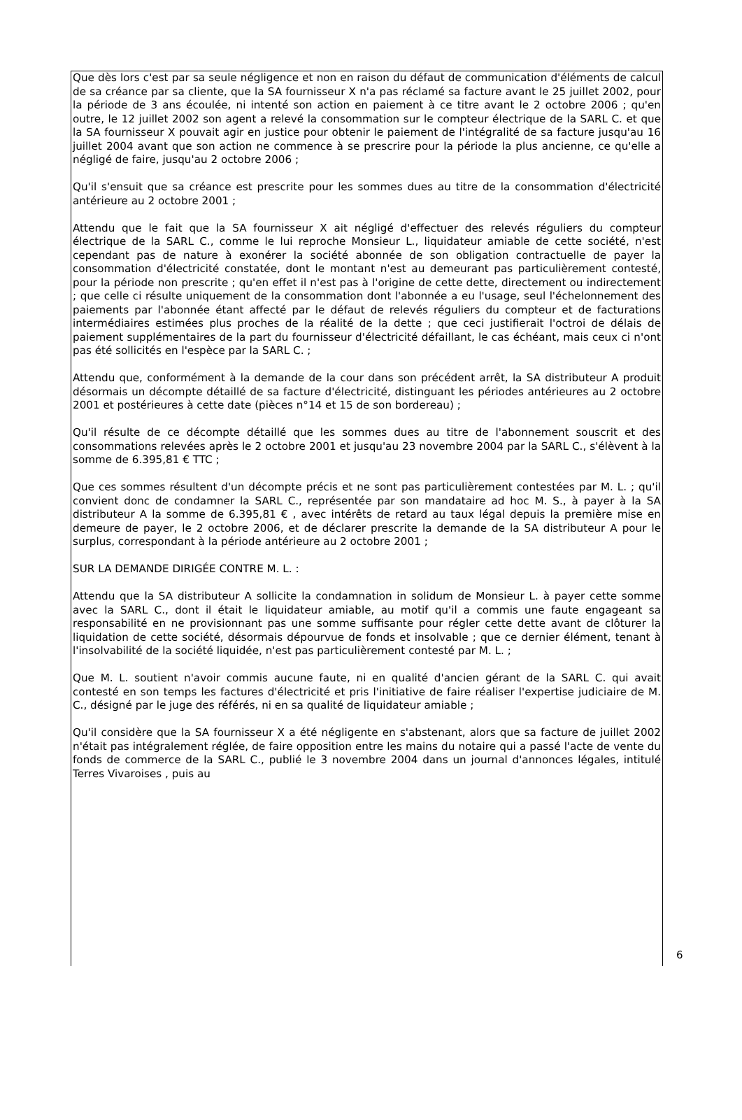Que dès lors c'est par sa seule négligence et non en raison du défaut de communication d'éléments de calcul de sa créance par sa cliente, que la SA fournisseur X n'a pas réclamé sa facture avant le 25 juillet 2002, pour la période de 3 ans écoulée, ni intenté son action en paiement à ce titre avant le 2 octobre 2006 ; qu'en outre, le 12 juillet 2002 son agent a relevé la consommation sur le compteur électrique de la SARL C. et que la SA fournisseur X pouvait agir en justice pour obtenir le paiement de l'intégralité de sa facture jusqu'au 16 juillet 2004 avant que son action ne commence à se prescrire pour la période la plus ancienne, ce qu'elle a négligé de faire, jusqu'au 2 octobre 2006 ;
Qu'il s'ensuit que sa créance est prescrite pour les sommes dues au titre de la consommation d'électricité antérieure au 2 octobre 2001 ;
Attendu que le fait que la SA fournisseur X ait négligé d'effectuer des relevés réguliers du compteur électrique de la SARL C., comme le lui reproche Monsieur L., liquidateur amiable de cette société, n'est cependant pas de nature à exonérer la société abonnée de son obligation contractuelle de payer la consommation d'électricité constatée, dont le montant n'est au demeurant pas particulièrement contesté, pour la période non prescrite ; qu'en effet il n'est pas à l'origine de cette dette, directement ou indirectement ; que celle ci résulte uniquement de la consommation dont l'abonnée a eu l'usage, seul l'échelonnement des paiements par l'abonnée étant affecté par le défaut de relevés réguliers du compteur et de facturations intermédiaires estimées plus proches de la réalité de la dette ; que ceci justifierait l'octroi de délais de paiement supplémentaires de la part du fournisseur d'électricité défaillant, le cas échéant, mais ceux ci n'ont pas été sollicités en l'espèce par la SARL C. ;
Attendu que, conformément à la demande de la cour dans son précédent arrêt, la SA distributeur A produit désormais un décompte détaillé de sa facture d'électricité, distinguant les périodes antérieures au 2 octobre 2001 et postérieures à cette date (pièces n°14 et 15 de son bordereau) ;
Qu'il résulte de ce décompte détaillé que les sommes dues au titre de l'abonnement souscrit et des consommations relevées après le 2 octobre 2001 et jusqu'au 23 novembre 2004 par la SARL C., s'élèvent à la somme de 6.395,81 € TTC ;
Que ces sommes résultent d'un décompte précis et ne sont pas particulièrement contestées par M. L. ; qu'il convient donc de condamner la SARL C., représentée par son mandataire ad hoc M. S., à payer à la SA distributeur A la somme de 6.395,81 € , avec intérêts de retard au taux légal depuis la première mise en demeure de payer, le 2 octobre 2006, et de déclarer prescrite la demande de la SA distributeur A pour le surplus, correspondant à la période antérieure au 2 octobre 2001 ;
SUR LA DEMANDE DIRIGÉE CONTRE M. L. :
Attendu que la SA distributeur A sollicite la condamnation in solidum de Monsieur L. à payer cette somme avec la SARL C., dont il était le liquidateur amiable, au motif qu'il a commis une faute engageant sa responsabilité en ne provisionnant pas une somme suffisante pour régler cette dette avant de clôturer la liquidation de cette société, désormais dépourvue de fonds et insolvable ; que ce dernier élément, tenant à l'insolvabilité de la société liquidée, n'est pas particulièrement contesté par M. L. ;
Que M. L. soutient n'avoir commis aucune faute, ni en qualité d'ancien gérant de la SARL C. qui avait contesté en son temps les factures d'électricité et pris l'initiative de faire réaliser l'expertise judiciaire de M. C., désigné par le juge des référés, ni en sa qualité de liquidateur amiable ;
Qu'il considère que la SA fournisseur X a été négligente en s'abstenant, alors que sa facture de juillet 2002 n'était pas intégralement réglée, de faire opposition entre les mains du notaire qui a passé l'acte de vente du fonds de commerce de la SARL C., publié le 3 novembre 2004 dans un journal d'annonces légales, intitulé Terres Vivaroises , puis au
6